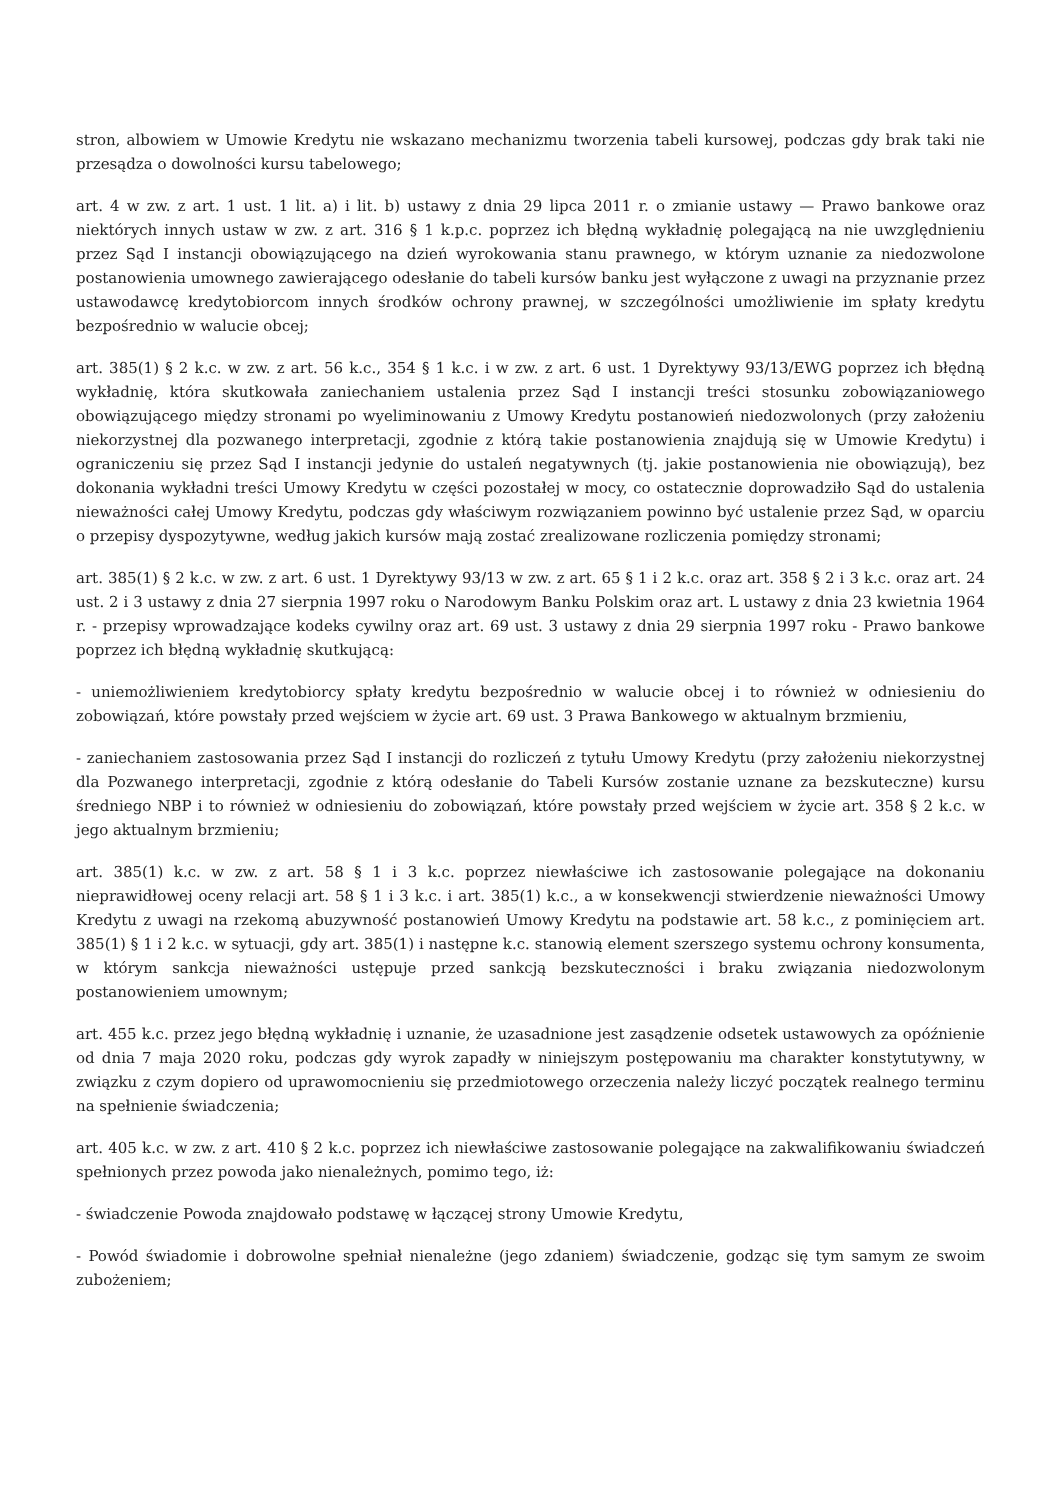stron, albowiem w Umowie Kredytu nie wskazano mechanizmu tworzenia tabeli kursowej, podczas gdy brak taki nie przesądza o dowolności kursu tabelowego;
art. 4 w zw. z art. 1 ust. 1 lit. a) i lit. b) ustawy z dnia 29 lipca 2011 r. o zmianie ustawy — Prawo bankowe oraz niektórych innych ustaw w zw. z art. 316 § 1 k.p.c. poprzez ich błędną wykładnię polegającą na nie uwzględnieniu przez Sąd I instancji obowiązującego na dzień wyrokowania stanu prawnego, w którym uznanie za niedozwolone postanowienia umownego zawierającego odesłanie do tabeli kursów banku jest wyłączone z uwagi na przyznanie przez ustawodawcę kredytobiorcom innych środków ochrony prawnej, w szczególności umożliwienie im spłaty kredytu bezpośrednio w walucie obcej;
art. 385(1) § 2 k.c. w zw. z art. 56 k.c., 354 § 1 k.c. i w zw. z art. 6 ust. 1 Dyrektywy 93/13/EWG poprzez ich błędną wykładnię, która skutkowała zaniechaniem ustalenia przez Sąd I instancji treści stosunku zobowiązaniowego obowiązującego między stronami po wyeliminowaniu z Umowy Kredytu postanowień niedozwolonych (przy założeniu niekorzystnej dla pozwanego interpretacji, zgodnie z którą takie postanowienia znajdują się w Umowie Kredytu) i ograniczeniu się przez Sąd I instancji jedynie do ustaleń negatywnych (tj. jakie postanowienia nie obowiązują), bez dokonania wykładni treści Umowy Kredytu w części pozostałej w mocy, co ostatecznie doprowadziło Sąd do ustalenia nieważności całej Umowy Kredytu, podczas gdy właściwym rozwiązaniem powinno być ustalenie przez Sąd, w oparciu o przepisy dyspozytywne, według jakich kursów mają zostać zrealizowane rozliczenia pomiędzy stronami;
art. 385(1) § 2 k.c. w zw. z art. 6 ust. 1 Dyrektywy 93/13 w zw. z art. 65 § 1 i 2 k.c. oraz art. 358 § 2 i 3 k.c. oraz art. 24 ust. 2 i 3 ustawy z dnia 27 sierpnia 1997 roku o Narodowym Banku Polskim oraz art. L ustawy z dnia 23 kwietnia 1964 r. - przepisy wprowadzające kodeks cywilny oraz art. 69 ust. 3 ustawy z dnia 29 sierpnia 1997 roku - Prawo bankowe poprzez ich błędną wykładnię skutkującą:
- uniemożliwieniem kredytobiorcy spłaty kredytu bezpośrednio w walucie obcej i to również w odniesieniu do zobowiązań, które powstały przed wejściem w życie art. 69 ust. 3 Prawa Bankowego w aktualnym brzmieniu,
- zaniechaniem zastosowania przez Sąd I instancji do rozliczeń z tytułu Umowy Kredytu (przy założeniu niekorzystnej dla Pozwanego interpretacji, zgodnie z którą odesłanie do Tabeli Kursów zostanie uznane za bezskuteczne) kursu średniego NBP i to również w odniesieniu do zobowiązań, które powstały przed wejściem w życie art. 358 § 2 k.c. w jego aktualnym brzmieniu;
art. 385(1) k.c. w zw. z art. 58 § 1 i 3 k.c. poprzez niewłaściwe ich zastosowanie polegające na dokonaniu nieprawidłowej oceny relacji art. 58 § 1 i 3 k.c. i art. 385(1) k.c., a w konsekwencji stwierdzenie nieważności Umowy Kredytu z uwagi na rzekomą abuzywność postanowień Umowy Kredytu na podstawie art. 58 k.c., z pominięciem art. 385(1) § 1 i 2 k.c. w sytuacji, gdy art. 385(1) i następne k.c. stanowią element szerszego systemu ochrony konsumenta, w którym sankcja nieważności ustępuje przed sankcją bezskuteczności i braku związania niedozwolonym postanowieniem umownym;
art. 455 k.c. przez jego błędną wykładnię i uznanie, że uzasadnione jest zasądzenie odsetek ustawowych za opóźnienie od dnia 7 maja 2020 roku, podczas gdy wyrok zapadły w niniejszym postępowaniu ma charakter konstytutywny, w związku z czym dopiero od uprawomocnieniu się przedmiotowego orzeczenia należy liczyć początek realnego terminu na spełnienie świadczenia;
art. 405 k.c. w zw. z art. 410 § 2 k.c. poprzez ich niewłaściwe zastosowanie polegające na zakwalifikowaniu świadczeń spełnionych przez powoda jako nienależnych, pomimo tego, iż:
- świadczenie Powoda znajdowało podstawę w łączącej strony Umowie Kredytu,
- Powód świadomie i dobrowolne spełniał nienależne (jego zdaniem) świadczenie, godząc się tym samym ze swoim zubożeniem;